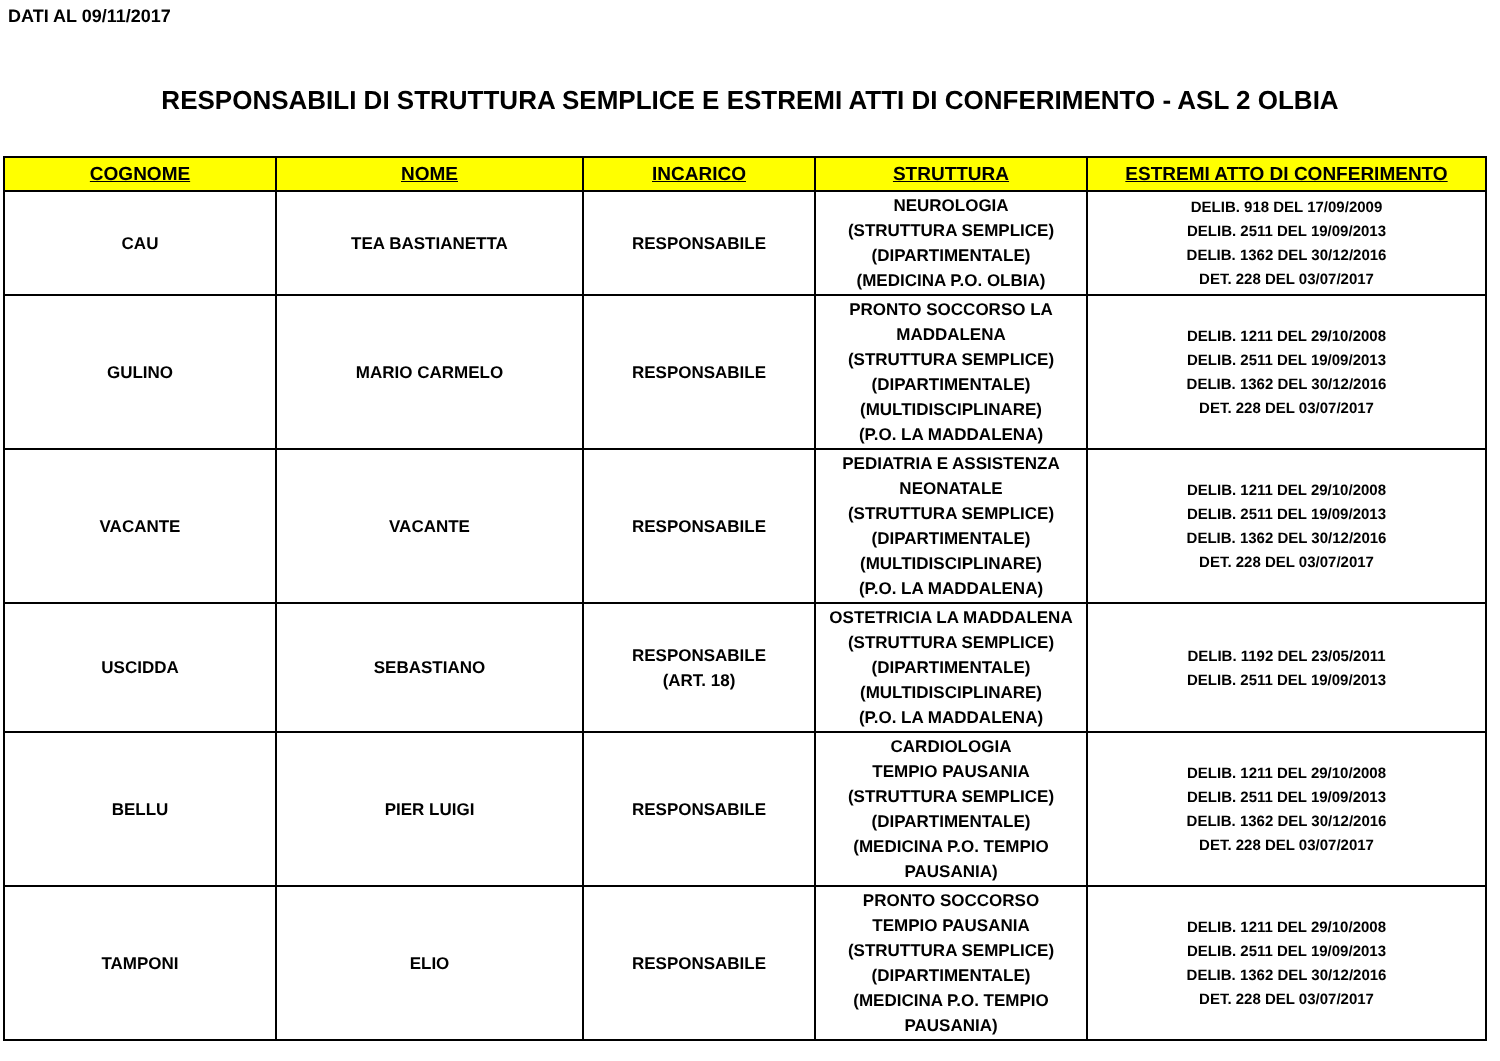DATI AL 09/11/2017
RESPONSABILI DI STRUTTURA SEMPLICE E ESTREMI ATTI DI CONFERIMENTO - ASL 2 OLBIA
| COGNOME | NOME | INCARICO | STRUTTURA | ESTREMI ATTO DI CONFERIMENTO |
| --- | --- | --- | --- | --- |
| CAU | TEA BASTIANETTA | RESPONSABILE | NEUROLOGIA (STRUTTURA SEMPLICE) (DIPARTIMENTALE) (MEDICINA P.O. OLBIA) | DELIB. 918 DEL 17/09/2009 DELIB. 2511 DEL 19/09/2013 DELIB. 1362 DEL 30/12/2016 DET. 228 DEL 03/07/2017 |
| GULINO | MARIO CARMELO | RESPONSABILE | PRONTO SOCCORSO LA MADDALENA (STRUTTURA SEMPLICE) (DIPARTIMENTALE) (MULTIDISCIPLINARE) (P.O. LA MADDALENA) | DELIB. 1211 DEL 29/10/2008 DELIB. 2511 DEL 19/09/2013 DELIB. 1362 DEL 30/12/2016 DET. 228 DEL 03/07/2017 |
| VACANTE | VACANTE | RESPONSABILE | PEDIATRIA E ASSISTENZA NEONATALE (STRUTTURA SEMPLICE) (DIPARTIMENTALE) (MULTIDISCIPLINARE) (P.O. LA MADDALENA) | DELIB. 1211 DEL 29/10/2008 DELIB. 2511 DEL 19/09/2013 DELIB. 1362 DEL 30/12/2016 DET. 228 DEL 03/07/2017 |
| USCIDDA | SEBASTIANO | RESPONSABILE (ART. 18) | OSTETRICIA LA MADDALENA (STRUTTURA SEMPLICE) (DIPARTIMENTALE) (MULTIDISCIPLINARE) (P.O. LA MADDALENA) | DELIB. 1192 DEL 23/05/2011 DELIB. 2511 DEL 19/09/2013 |
| BELLU | PIER LUIGI | RESPONSABILE | CARDIOLOGIA TEMPIO PAUSANIA (STRUTTURA SEMPLICE) (DIPARTIMENTALE) (MEDICINA P.O. TEMPIO PAUSANIA) | DELIB. 1211 DEL 29/10/2008 DELIB. 2511 DEL 19/09/2013 DELIB. 1362 DEL 30/12/2016 DET. 228 DEL 03/07/2017 |
| TAMPONI | ELIO | RESPONSABILE | PRONTO SOCCORSO TEMPIO PAUSANIA (STRUTTURA SEMPLICE) (DIPARTIMENTALE) (MEDICINA P.O. TEMPIO PAUSANIA) | DELIB. 1211 DEL 29/10/2008 DELIB. 2511 DEL 19/09/2013 DELIB. 1362 DEL 30/12/2016 DET. 228 DEL 03/07/2017 |